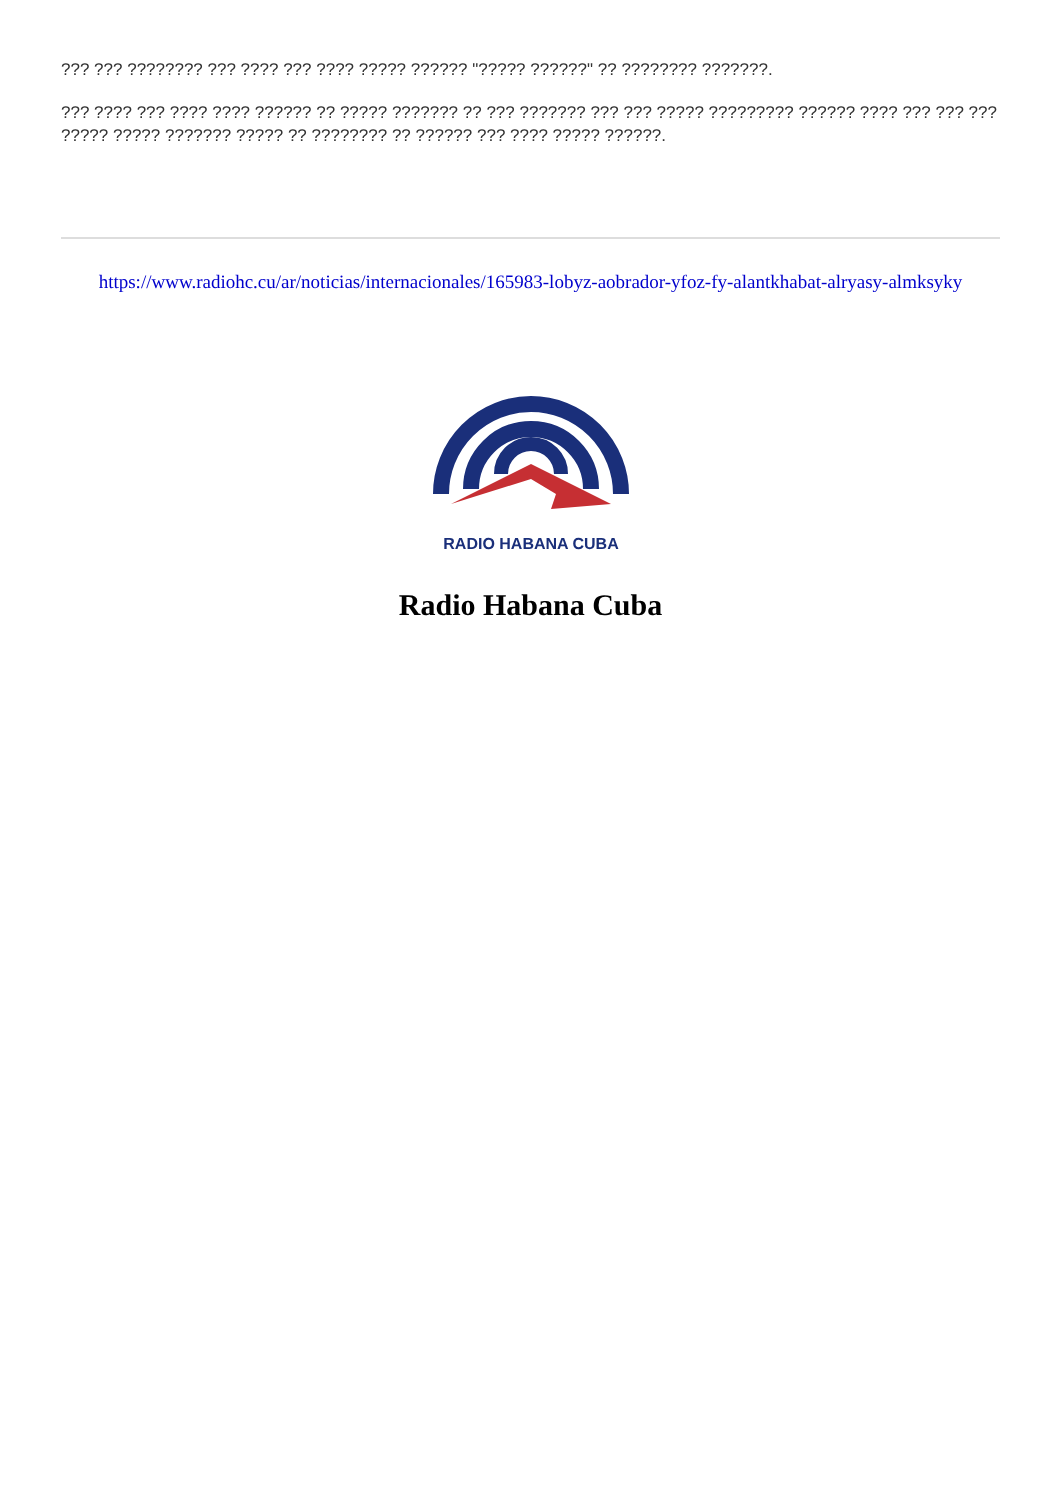??? ??? ???????? ??? ???? ??? ???? ????? ?????? "????? ??????" ?? ???????? ???????.
??? ???? ??? ???? ???? ?????? ?? ????? ??????? ?? ??? ??????? ??? ??? ????? ????????? ?????? ???? ??? ??? ??? ????? ????? ??????? ????? ?? ???????? ?? ?????? ??? ???? ????? ??????.
https://www.radiohc.cu/ar/noticias/internacionales/165983-lobyz-aobrador-yfoz-fy-alantkhabat-alryasy-almksyky
RADIO HABANA CUBA
Radio Habana Cuba